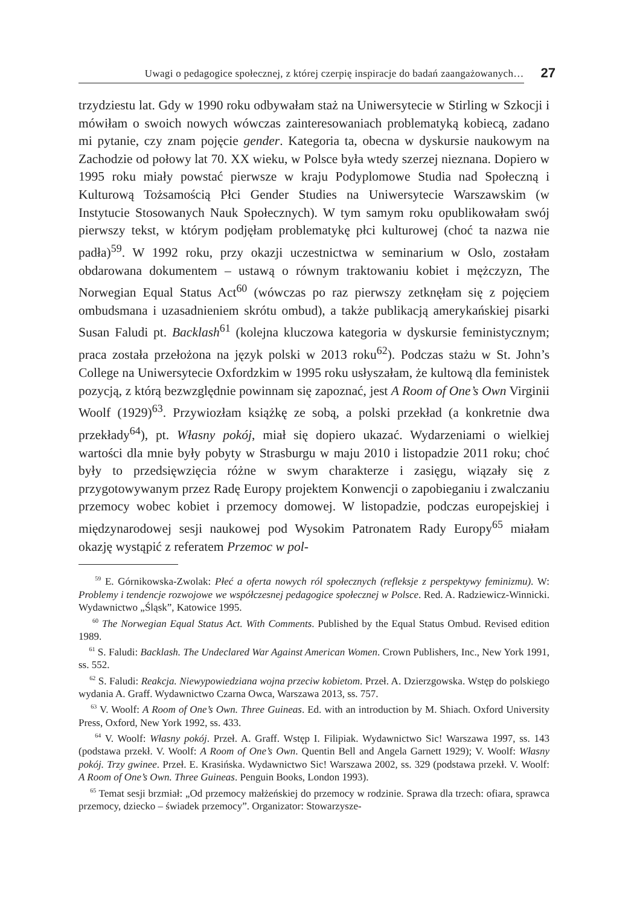Uwagi o pedagogice społecznej, z której czerpię inspiracje do badań zaangażowanych…
27
trzydziestu lat. Gdy w 1990 roku odbywałam staż na Uniwersytecie w Stirling w Szkocji i mówiłam o swoich nowych wówczas zainteresowaniach problematyką kobiecą, zadano mi pytanie, czy znam pojęcie gender. Kategoria ta, obecna w dyskursie naukowym na Zachodzie od połowy lat 70. XX wieku, w Polsce była wtedy szerzej nieznana. Dopiero w 1995 roku miały powstać pierwsze w kraju Podyplomowe Studia nad Społeczną i Kulturową Tożsamością Płci Gender Studies na Uniwersytecie Warszawskim (w Instytucie Stosowanych Nauk Społecznych). W tym samym roku opublikowałam swój pierwszy tekst, w którym podjęłam problematykę płci kulturowej (choć ta nazwa nie padła)<sup>59</sup>. W 1992 roku, przy okazji uczestnictwa w seminarium w Oslo, zostałam obdarowana dokumentem – ustawą o równym traktowaniu kobiet i mężczyzn, The Norwegian Equal Status Act<sup>60</sup> (wówczas po raz pierwszy zetknęłam się z pojęciem ombudsmana i uzasadnieniem skrótu ombud), a także publikacją amerykańskiej pisarki Susan Faludi pt. Backlash<sup>61</sup> (kolejna kluczowa kategoria w dyskursie feministycznym; praca została przełożona na język polski w 2013 roku<sup>62</sup>). Podczas stażu w St. John’s College na Uniwersytecie Oxfordzkim w 1995 roku usłyszałam, że kultową dla feministek pozycją, z którą bezwzględnie powinnam się zapoznać, jest A Room of One’s Own Virginii Woolf (1929)<sup>63</sup>. Przywiozłam książkę ze sobą, a polski przekład (a konkretnie dwa przekłady<sup>64</sup>), pt. Własny pokój, miał się dopiero ukazać. Wydarzeniami o wielkiej wartości dla mnie były pobyty w Strasburgu w maju 2010 i listopadzie 2011 roku; choć były to przedsięwzięcia różne w swym charakterze i zasięgu, wiązały się z przygotowywanym przez Radę Europy projektem Konwencji o zapobieganiu i zwalczaniu przemocy wobec kobiet i przemocy domowej. W listopadzie, podczas europejskiej i międzynarodowej sesji naukowej pod Wysokim Patronatem Rady Europy<sup>65</sup> miałam okazję wystąpić z referatem Przemoc w pol-
<sup>59</sup> E. Górnikowska-Zwolak: Płeć a oferta nowych ról społecznych (refleksje z perspektywy feminizmu). W: Problemy i tendencje rozwojowe we współczesnej pedagogice społecznej w Polsce. Red. A. Radziewicz-Winnicki. Wydawnictwo „Śląsk”, Katowice 1995.
<sup>60</sup> The Norwegian Equal Status Act. With Comments. Published by the Equal Status Ombud. Revised edition 1989.
<sup>61</sup> S. Faludi: Backlash. The Undeclared War Against American Women. Crown Publishers, Inc., New York 1991, ss. 552.
<sup>62</sup> S. Faludi: Reakcja. Niewypowiedziana wojna przeciw kobietom. Przeł. A. Dzierzgowska. Wstęp do polskiego wydania A. Graff. Wydawnictwo Czarna Owca, Warszawa 2013, ss. 757.
<sup>63</sup> V. Woolf: A Room of One’s Own. Three Guineas. Ed. with an introduction by M. Shiach. Oxford University Press, Oxford, New York 1992, ss. 433.
<sup>64</sup> V. Woolf: Własny pokój. Przeł. A. Graff. Wstęp I. Filipiak. Wydawnictwo Sic! Warszawa 1997, ss. 143 (podstawa przekł. V. Woolf: A Room of One’s Own. Quentin Bell and Angela Garnett 1929); V. Woolf: Własny pokój. Trzy gwinee. Przeł. E. Krasińska. Wydawnictwo Sic! Warszawa 2002, ss. 329 (podstawa przekł. V. Woolf: A Room of One’s Own. Three Guineas. Penguin Books, London 1993).
<sup>65</sup> Temat sesji brzmiał: „Od przemocy małżeńskiej do przemocy w rodzinie. Sprawa dla trzech: ofiara, sprawca przemocy, dziecko – świadek przemocy”. Organizator: Stowarzysze-